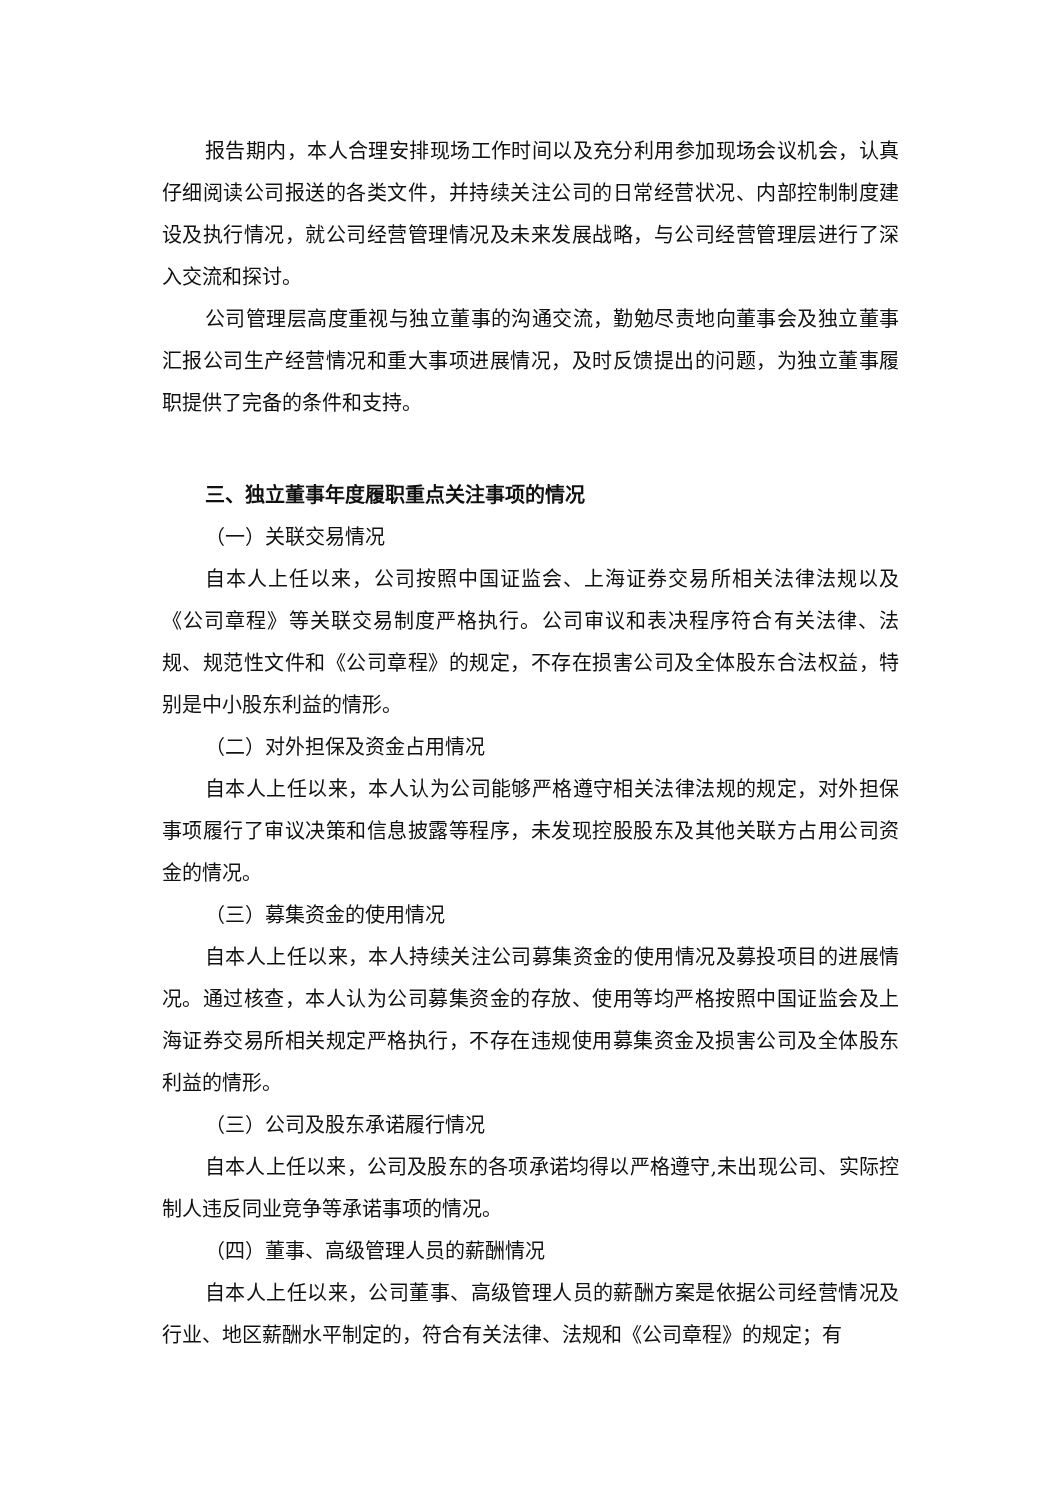报告期内，本人合理安排现场工作时间以及充分利用参加现场会议机会，认真仔细阅读公司报送的各类文件，并持续关注公司的日常经营状况、内部控制制度建设及执行情况，就公司经营管理情况及未来发展战略，与公司经营管理层进行了深入交流和探讨。
公司管理层高度重视与独立董事的沟通交流，勤勉尽责地向董事会及独立董事汇报公司生产经营情况和重大事项进展情况，及时反馈提出的问题，为独立董事履职提供了完备的条件和支持。
三、独立董事年度履职重点关注事项的情况
（一）关联交易情况
自本人上任以来，公司按照中国证监会、上海证券交易所相关法律法规以及《公司章程》等关联交易制度严格执行。公司审议和表决程序符合有关法律、法规、规范性文件和《公司章程》的规定，不存在损害公司及全体股东合法权益，特别是中小股东利益的情形。
（二）对外担保及资金占用情况
自本人上任以来，本人认为公司能够严格遵守相关法律法规的规定，对外担保事项履行了审议决策和信息披露等程序，未发现控股股东及其他关联方占用公司资金的情况。
（三）募集资金的使用情况
自本人上任以来，本人持续关注公司募集资金的使用情况及募投项目的进展情况。通过核查，本人认为公司募集资金的存放、使用等均严格按照中国证监会及上海证券交易所相关规定严格执行，不存在违规使用募集资金及损害公司及全体股东利益的情形。
（三）公司及股东承诺履行情况
自本人上任以来，公司及股东的各项承诺均得以严格遵守,未出现公司、实际控制人违反同业竞争等承诺事项的情况。
（四）董事、高级管理人员的薪酬情况
自本人上任以来，公司董事、高级管理人员的薪酬方案是依据公司经营情况及行业、地区薪酬水平制定的，符合有关法律、法规和《公司章程》的规定；有